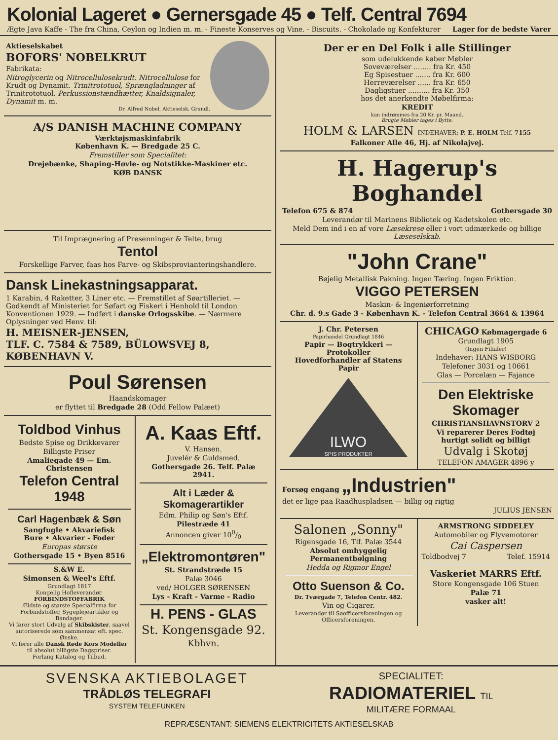Kolonial Lageret ● Gernersgade 45 ● Telf. Central 7694
Ægte Java Kaffe - The fra China, Ceylon og Indien m. m. - Fineste Konserves og Vine. - Biscuits. - Chokolade og Konfekturer Lager for de bedste Varer
Aktieselskabet
BOFORS' NOBELKRUT
Fabrikata:
Nitroglycerin og Nitrocellulosekrudt. Nitrocellulose for Krudt og Dynamit. Trinitrototuol, Sprængladninger af Trinitrototuol. Perkussionstændhætter, Knaldsignaler, Dynamit m. m.
Dr. Alfred Nobel, Aktieselsk. Grundl.
A/S DANISH MACHINE COMPANY
Værktøjsmaskinfabrik
København K. — Bredgade 25 C.
Fremstiller som Specialitet:
Drejebænke, Shaping-Høvle- og Notstikke-Maskiner etc.
KØB DANSK
Til Imprægnering af Presenninger & Telte, brug
Tentol
Forskellige Farver, faas hos Farve- og Skibsprovianteringshandlere.
Dansk Linekastningsapparat.
1 Karabin, 4 Raketter, 3 Liner etc. — Fremstillet af Søartilleriet. — Godkendt af Ministeriet for Søfart og Fiskeri i Henhold til London Konventionen 1929. — Indført i danske Orlogsskibe. — Nærmere Oplysninger ved Henv. til:
H. MEISNER-JENSEN,
TLF. C. 7584 & 7589, BÜLOWSVEJ 8, KØBENHAVN V.
Poul Sørensen
Haandskomager
er flyttet til Bredgade 28 (Odd Fellow Palæet)
Toldbod Vinhus
Bedste Spise og Drikkevarer
Billigste Priser
Amaliegade 49 — Em. Christensen
Telefon Central 1948
Carl Hagenbæk & Søn
Sangfugle • Akvariefisk
Bure • Akvarier - Foder
Europas største
Gothersgade 15 • Byen 8516
S.&W E.
Simonsen & Weel's Eftf.
Grundlagt 1817
Kongelig Hofleverandør.
FORBINDSTOFFABRIK
Ældste og største Specialfirma for Forbindstoffer, Sygeplejeartikler og Bandager.
Vi fører stort Udvalg af Skibskister, saavel autoriserede som sammensat eft. spec. Ønske.
Vi fører alle Dansk Røde Kors Modeller til absolut billigste Dagspriser.
Forlang Katalog og Tilbud.
A. Kaas Eftf.
V. Hansen.
Juvelér & Guldsmed.
Gothersgade 26. Telf. Palæ 2941.
Alt i Læder & Skomagerartikler
Edm. Philip og Søn's Eftf.
Pilestræde 41
Annoncen giver 100/0
„Elektromontøren"
St. Strandstræde 15
Palæ 3046
ved/ HOLGER SØRENSEN
Lys - Kraft - Varme - Radio
H. PENS - GLAS
St. Kongensgade 92.
Kbhvn.
Der er en Del Folk i alle Stillinger
som udelukkende køber Møbler
Soveværelser ........ fra Kr. 450
Eg Spisestuer ....... fra Kr. 600
Herreværelser ...... fra Kr. 650
Dagligstuer .......... fra Kr. 350
hos det anerkendte Møbelfirma:
KREDIT
kan indrømmes fra 20 Kr. pr. Maand.
Brugte Møbler tages i Bytte.
HOLM & LARSEN INDEHAVER: P. E. HOLM Telf. 7155
Falkoner Alle 46, Hj. af Nikolajvej.
H. Hagerup's Boghandel
Telefon 675 & 874 Gothersgade 30
Leverandør til Marinens Bibliotek og Kadetskolen etc.
Meld Dem ind i en af vore Læsekrese eller i vort udmærkede og billige Læseselskab.
"John Crane"
Bøjelig Metallisk Pakning. Ingen Tæring. Ingen Friktion.
VIGGO PETERSEN
Maskin- & Ingeniørforretning
Chr. d. 9.s Gade 3 - København K. - Telefon Central 3664 & 13964
J. Chr. Petersen
Papirhandel Grundlagt 1846
Papir — Bogtrykkeri — Protokoller
Hovedforhandler af Statens Papir
ILWO
SPIS PRODUKTER
CHICAGO Købmagergade 6 Grundlagt 1905
(Ingen Filialer)
Indehaver: HANS WISBORG
Telefoner 3031 og 10661
Glas — Porcelæn — Fajance
Den Elektriske Skomager
CHRISTIANSHAVNSTORV 2
Vi reparerer Deres Fodtøj hurtigt solidt og billigt
Udvalg i Skotøj
TELEFON AMAGER 4896 y
Forsøg engang „Industrien"
det er lige paa Raadhuspladsen — billig og rigtig
JULIUS JENSEN
Salonen „Sonny"
Rigensgade 16, Tlf. Palæ 3544
Absolut omhyggelig Permanentbølgning
Hedda og Rigmor Engel
Otto Suenson & Co.
Dr. Tværgade 7, Telefon Centr. 482.
Vin og Cigarer.
Leverandør til Søofficersforeningen og Officersforeningen.
ARMSTRONG SIDDELEY
Automobiler og Flyvemotorer
Cai Caspersen
Toldbodvej 7 Telef. 15914
Vaskeriet MARRS Eftf.
Store Kongensgade 106 Stuen
Palæ 71
vasker alt!
SVENSKA AKTIEBOLAGET
TRÅDLØS TELEGRAFI
SYSTEM TELEFUNKEN
SPECIALITET:
RADIOMATERIEL TIL
MILITÆRE FORMAAL
REPRÆSENTANT: SIEMENS ELEKTRICITETS AKTIESELSKAB